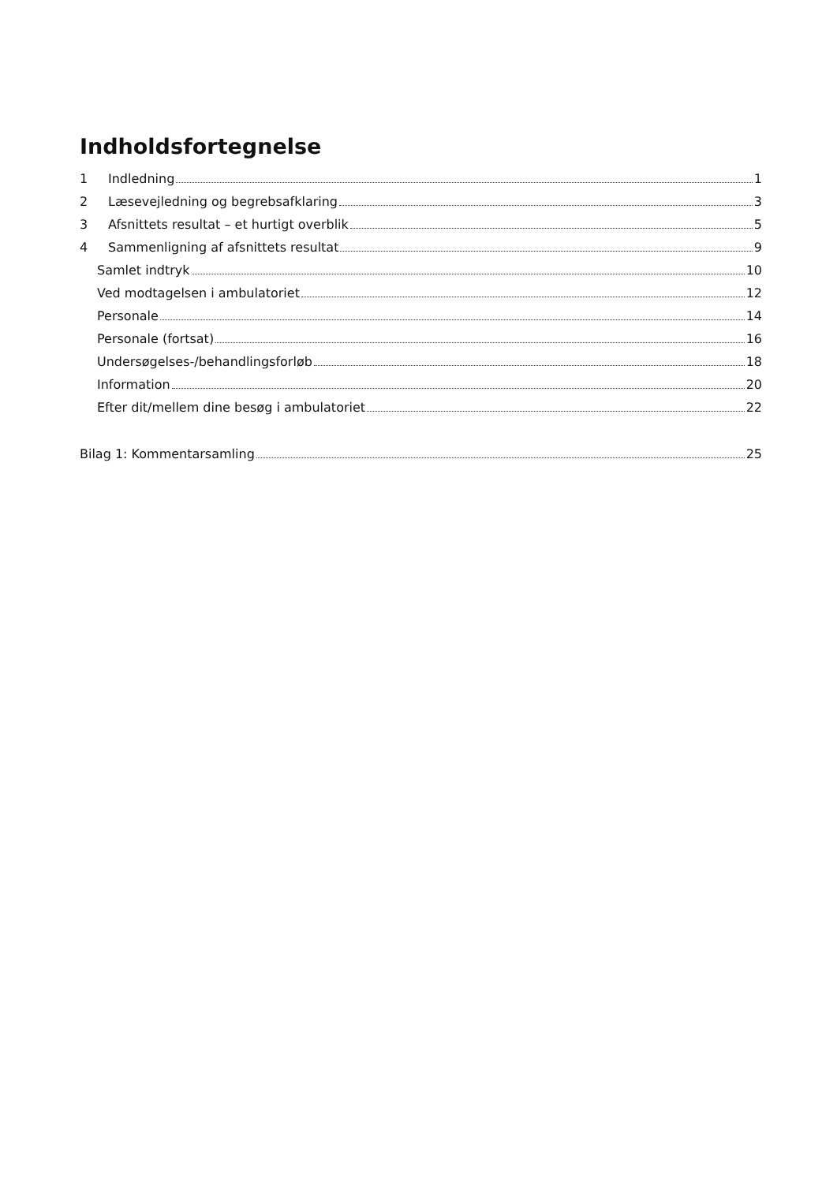Indholdsfortegnelse
1 Indledning 1
2 Læsevejledning og begrebsafklaring 3
3 Afsnittets resultat – et hurtigt overblik 5
4 Sammenligning af afsnittets resultat 9
Samlet indtryk 10
Ved modtagelsen i ambulatoriet 12
Personale 14
Personale (fortsat) 16
Undersøgelses-/behandlingsforløb 18
Information 20
Efter dit/mellem dine besøg i ambulatoriet 22
Bilag 1: Kommentarsamling 25